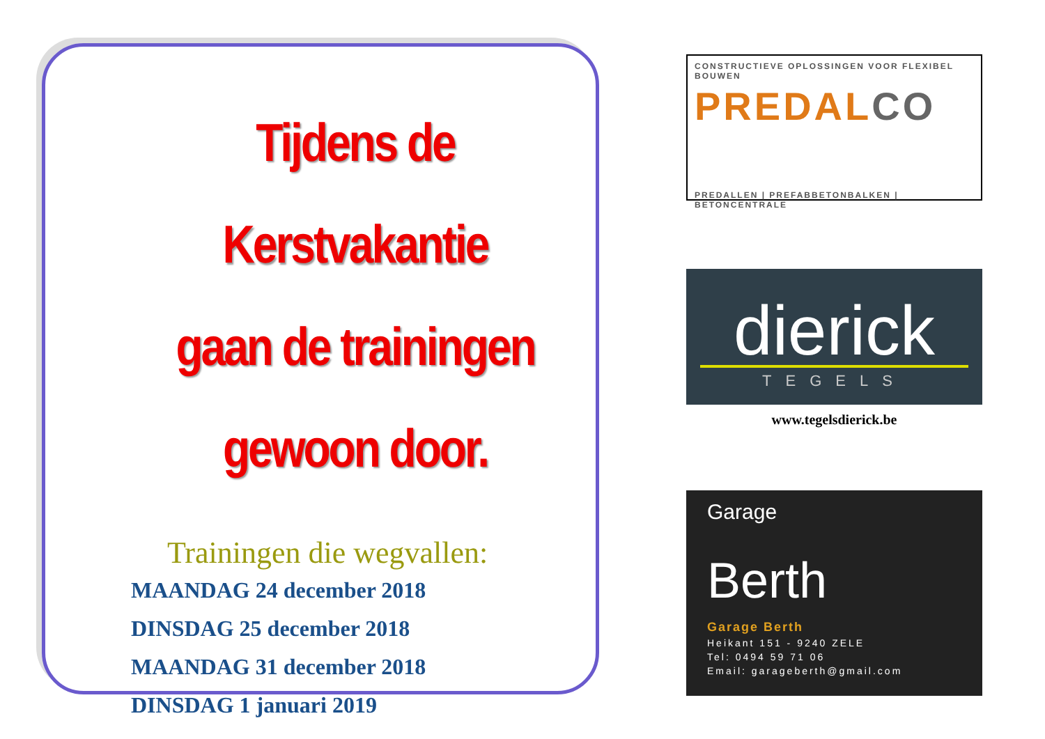Tijdens de Kerstvakantie
gaan de trainingen
gewoon door.
Trainingen die wegvallen:
MAANDAG 24 december 2018
DINSDAG 25 december 2018
MAANDAG 31 december 2018
DINSDAG 1 januari 2019
CONSTRUCTIEVE OPLOSSINGEN VOOR FLEXIBEL BOUWEN
PREDALCO
PREDALLEN | PREFABBETONBALKEN | BETONCENTRALE
dierick
TEGELS
www.tegelsdierick.be
Garage
Berth
Garage Berth
Heikant 151 - 9240 ZELE
Tel: 0494 59 71 06
Email: garageberth@gmail.com